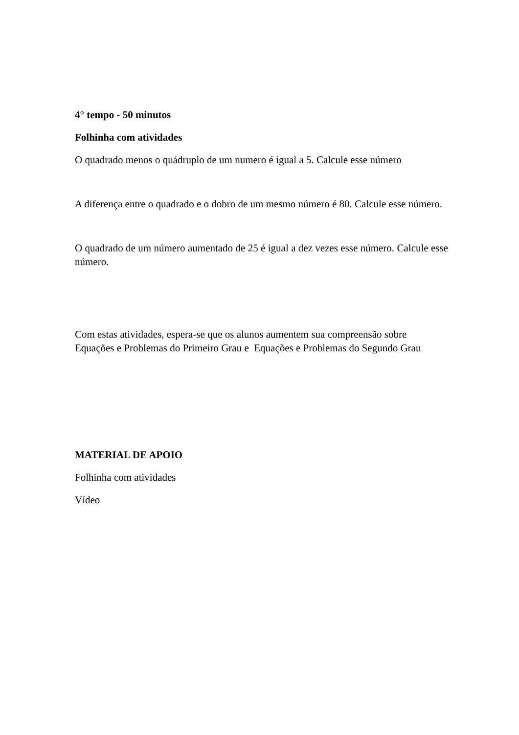4° tempo - 50 minutos
Folhinha com atividades
O quadrado menos o quádruplo de um numero é igual a 5. Calcule esse número
A diferença entre o quadrado e o dobro de um mesmo número é 80. Calcule esse número.
O quadrado de um número aumentado de 25 é igual a dez vezes esse número. Calcule esse número.
Com estas atividades, espera-se que os alunos aumentem sua compreensão sobre Equações e Problemas do Primeiro Grau e Equações e Problemas do Segundo Grau
MATERIAL DE APOIO
Folhinha com atividades
Vídeo